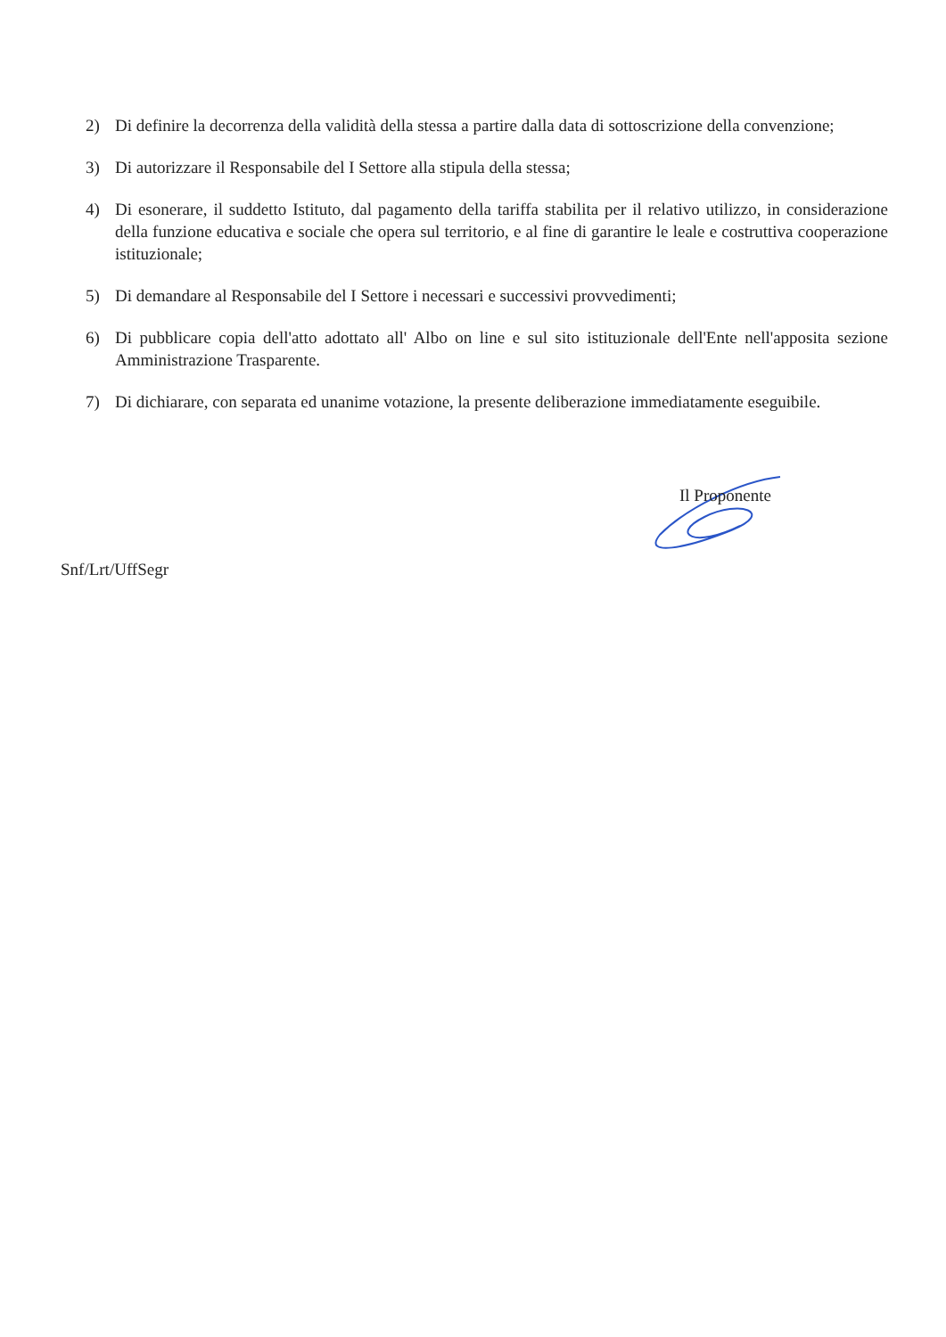2) Di definire la decorrenza della validità della stessa a partire dalla data di sottoscrizione della convenzione;
3) Di autorizzare il Responsabile del I Settore alla stipula della stessa;
4) Di esonerare, il suddetto Istituto, dal pagamento della tariffa stabilita per il relativo utilizzo, in considerazione della funzione educativa e sociale che opera sul territorio, e al fine di garantire le leale e costruttiva cooperazione istituzionale;
5) Di demandare al Responsabile del I Settore i necessari e successivi provvedimenti;
6) Di pubblicare copia dell'atto adottato all' Albo on line e sul sito istituzionale dell'Ente nell'apposita sezione Amministrazione Trasparente.
7) Di dichiarare, con separata ed unanime votazione, la presente deliberazione immediatamente eseguibile.
Il Proponente
Snf/Lrt/UffSegr